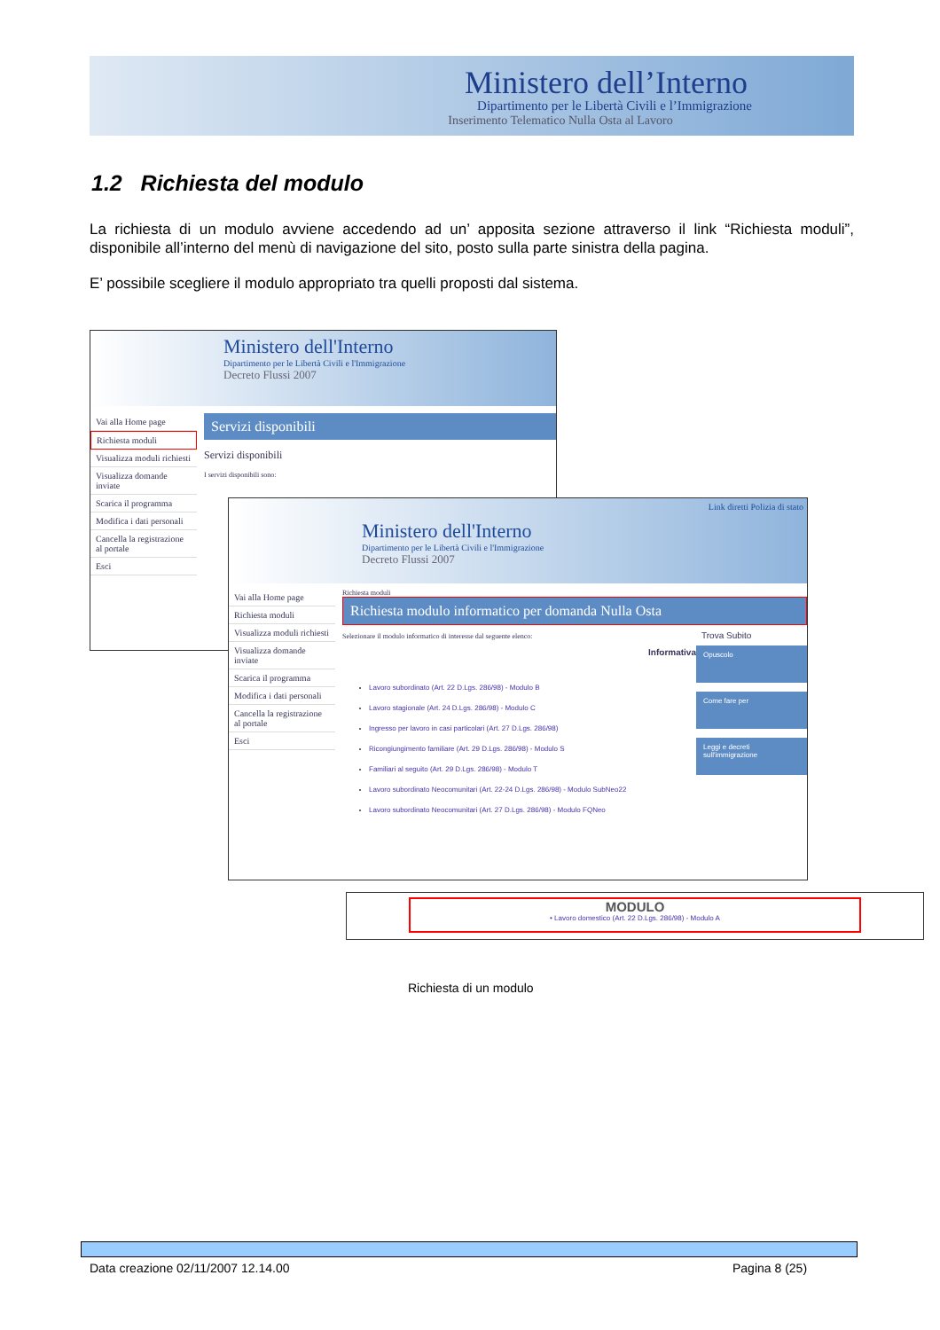Ministero dell’Interno
Dipartimento per le Libertà Civili e l’Immigrazione
Inserimento Telematico Nulla Osta al Lavoro
1.2 Richiesta del modulo
La richiesta di un modulo avviene accedendo ad un’ apposita sezione attraverso il link “Richiesta moduli”, disponibile all’interno del menù di navigazione del sito, posto sulla parte sinistra della pagina.
E’ possibile scegliere il modulo appropriato tra quelli proposti dal sistema.
Ministero dell'Interno
Dipartimento per le Libertà Civili e l'Immigrazione
Decreto Flussi 2007
Vai alla Home page
Richiesta moduli
Visualizza moduli richiesti
Visualizza domande inviate
Scarica il programma
Modifica i dati personali
Cancella la registrazione al portale
Esci
Servizi disponibili
Servizi disponibili
I servizi disponibili sono:
Link diretti Polizia di stato
Ministero dell'Interno
Dipartimento per le Libertà Civili e l'Immigrazione
Decreto Flussi 2007
Vai alla Home page
Richiesta moduli
Visualizza moduli richiesti
Visualizza domande inviate
Scarica il programma
Modifica i dati personali
Cancella la registrazione al portale
Esci
Richiesta moduli
Richiesta modulo informatico per domanda Nulla Osta
Selezionare il modulo informatico di interesse dal seguente elenco:
Informativa
Lavoro subordinato (Art. 22 D.Lgs. 286/98) - Modulo B
Lavoro stagionale (Art. 24 D.Lgs. 286/98) - Modulo C
Ingresso per lavoro in casi particolari (Art. 27 D.Lgs. 286/98)
Ricongiungimento familiare (Art. 29 D.Lgs. 286/98) - Modulo S
Familiari al seguito (Art. 29 D.Lgs. 286/98) - Modulo T
Lavoro subordinato Neocomunitari (Art. 22-24 D.Lgs. 286/98) - Modulo SubNeo22
Lavoro subordinato Neocomunitari (Art. 27 D.Lgs. 286/98) - Modulo FQNeo
Trova Subito
Opuscolo
Come fare per
Leggi e decreti sull'immigrazione
MODULO
• Lavoro domestico (Art. 22 D.Lgs. 286/98) - Modulo A
Richiesta di un modulo
Data creazione 02/11/2007 12.14.00
Pagina 8 (25)